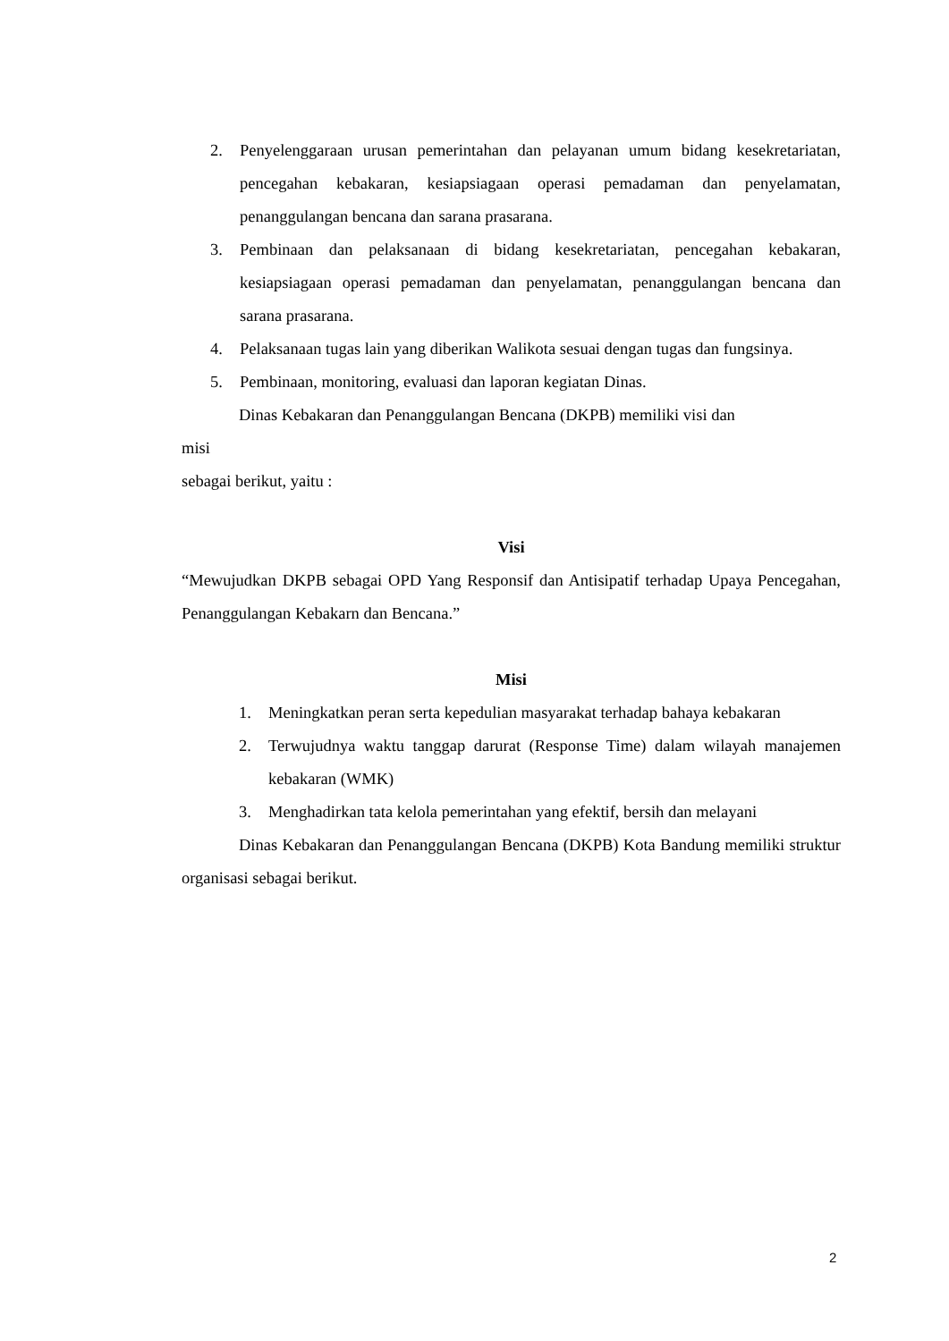2. Penyelenggaraan urusan pemerintahan dan pelayanan umum bidang kesekretariatan, pencegahan kebakaran, kesiapsiagaan operasi pemadaman dan penyelamatan, penanggulangan bencana dan sarana prasarana.
3. Pembinaan dan pelaksanaan di bidang kesekretariatan, pencegahan kebakaran, kesiapsiagaan operasi pemadaman dan penyelamatan, penanggulangan bencana dan sarana prasarana.
4. Pelaksanaan tugas lain yang diberikan Walikota sesuai dengan tugas dan fungsinya.
5. Pembinaan, monitoring, evaluasi dan laporan kegiatan Dinas.
Dinas Kebakaran dan Penanggulangan Bencana (DKPB) memiliki visi dan
misi
sebagai berikut, yaitu :
Visi
“Mewujudkan DKPB sebagai OPD Yang Responsif dan Antisipatif terhadap Upaya Pencegahan, Penanggulangan Kebakarn dan Bencana.”
Misi
1. Meningkatkan peran serta kepedulian masyarakat terhadap bahaya kebakaran
2. Terwujudnya waktu tanggap darurat (Response Time) dalam wilayah manajemen kebakaran (WMK)
3. Menghadirkan tata kelola pemerintahan yang efektif, bersih dan melayani
Dinas Kebakaran dan Penanggulangan Bencana (DKPB) Kota Bandung memiliki struktur organisasi sebagai berikut.
2